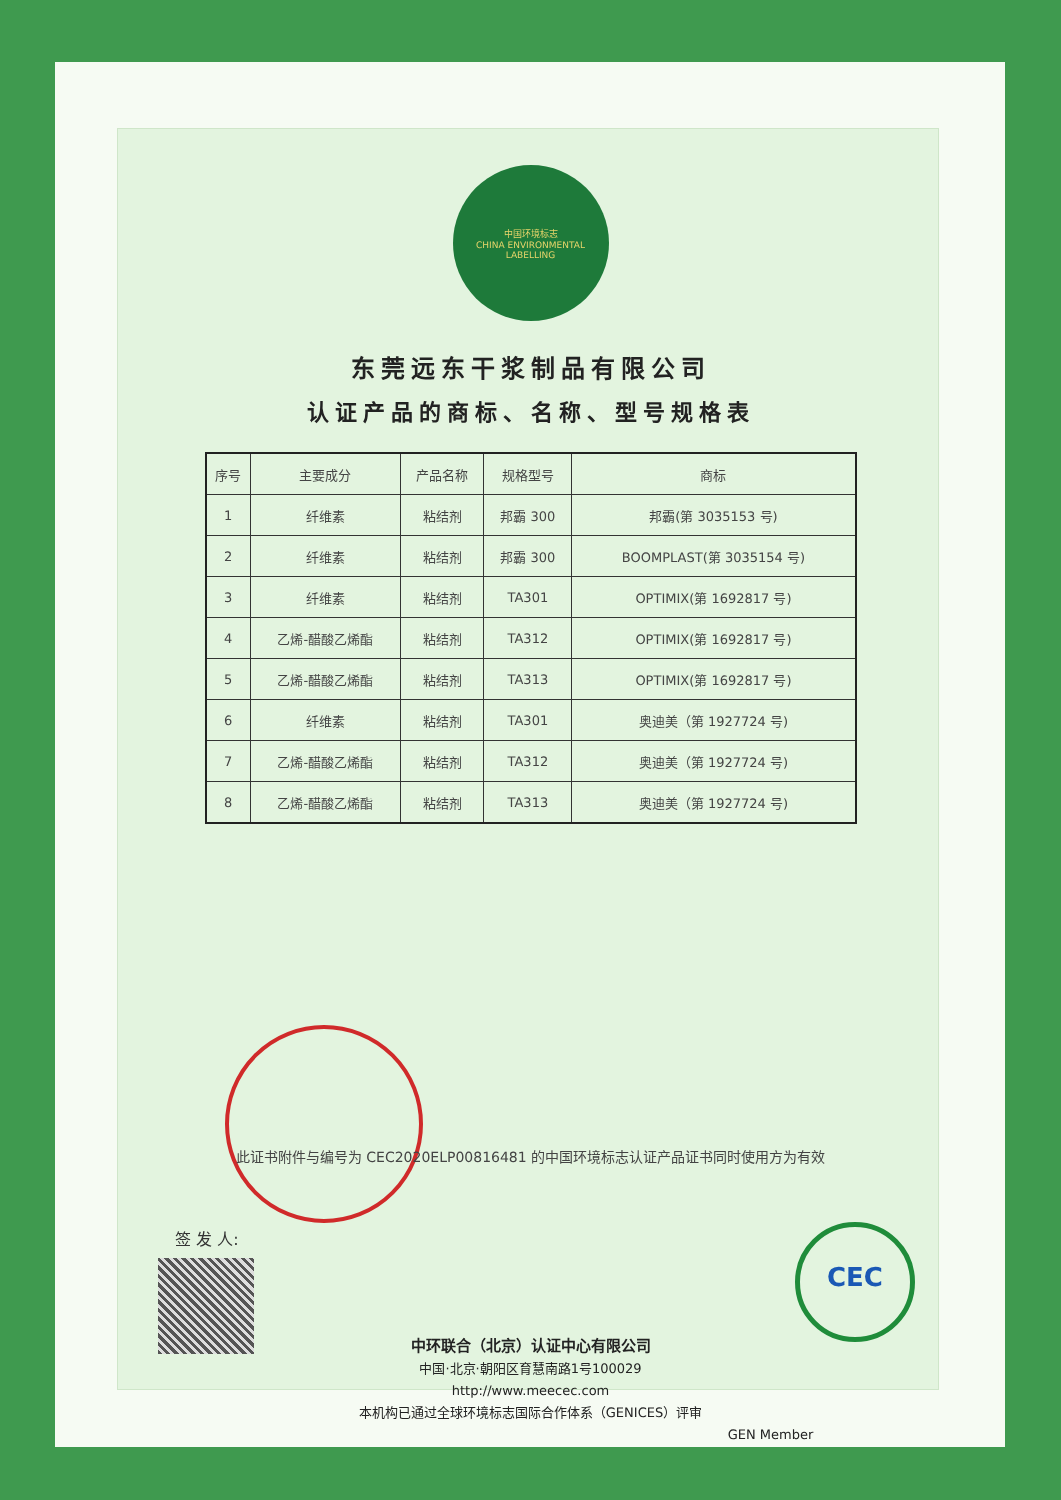CEC
中国环境标志
CHINA ENVIRONMENTAL LABELLING
东莞远东干浆制品有限公司
认证产品的商标、名称、型号规格表
| 序号 | 主要成分 | 产品名称 | 规格型号 | 商标 |
| --- | --- | --- | --- | --- |
| 1 | 纤维素 | 粘结剂 | 邦霸 300 | 邦霸(第 3035153 号) |
| 2 | 纤维素 | 粘结剂 | 邦霸 300 | BOOMPLAST(第 3035154 号) |
| 3 | 纤维素 | 粘结剂 | TA301 | OPTIMIX(第 1692817 号) |
| 4 | 乙烯-醋酸乙烯酯 | 粘结剂 | TA312 | OPTIMIX(第 1692817 号) |
| 5 | 乙烯-醋酸乙烯酯 | 粘结剂 | TA313 | OPTIMIX(第 1692817 号) |
| 6 | 纤维素 | 粘结剂 | TA301 | 奥迪美（第 1927724 号) |
| 7 | 乙烯-醋酸乙烯酯 | 粘结剂 | TA312 | 奥迪美（第 1927724 号) |
| 8 | 乙烯-醋酸乙烯酯 | 粘结剂 | TA313 | 奥迪美（第 1927724 号) |
此证书附件与编号为 CEC2020ELP00816481 的中国环境标志认证产品证书同时使用方为有效
签 发 人:
中环联合（北京）认证中心有限公司
中国·北京·朝阳区育慧南路1号100029
http://www.meecec.com
本机构已通过全球环境标志国际合作体系（GENICES）评审
GEN Member